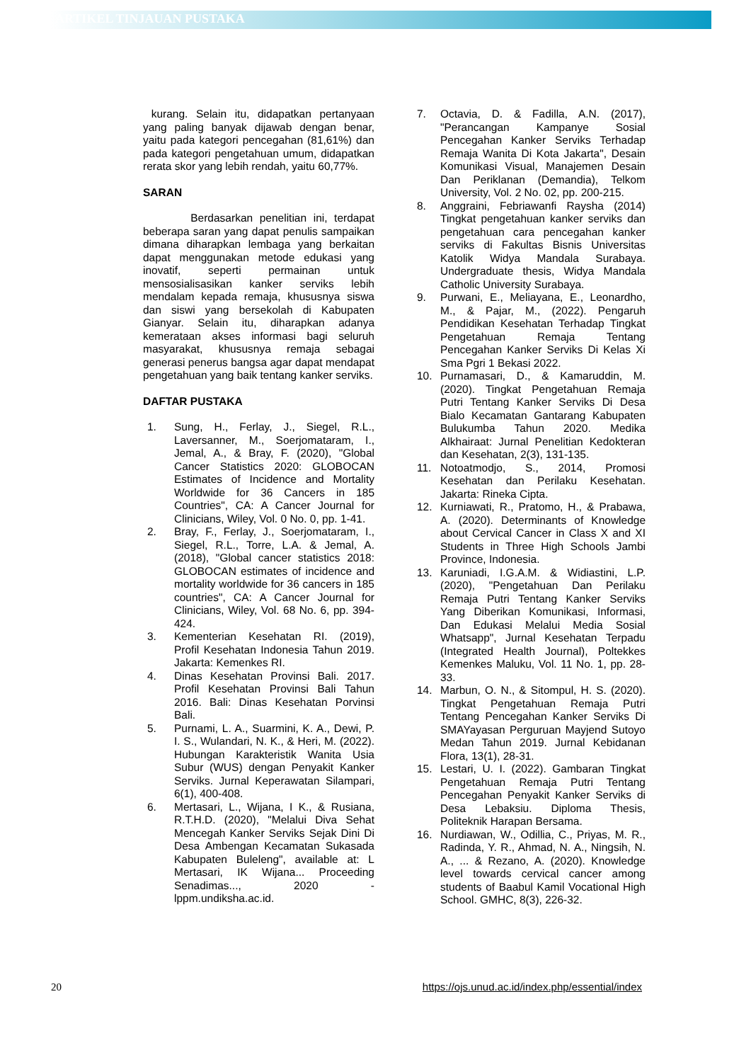ARTIKEL TINJAUAN PUSTAKA
kurang. Selain itu, didapatkan pertanyaan yang paling banyak dijawab dengan benar, yaitu pada kategori pencegahan (81,61%) dan pada kategori pengetahuan umum, didapatkan rerata skor yang lebih rendah, yaitu 60,77%.
SARAN
Berdasarkan penelitian ini, terdapat beberapa saran yang dapat penulis sampaikan dimana diharapkan lembaga yang berkaitan dapat menggunakan metode edukasi yang inovatif, seperti permainan untuk mensosialisasikan kanker serviks lebih mendalam kepada remaja, khususnya siswa dan siswi yang bersekolah di Kabupaten Gianyar. Selain itu, diharapkan adanya kemerataan akses informasi bagi seluruh masyarakat, khususnya remaja sebagai generasi penerus bangsa agar dapat mendapat pengetahuan yang baik tentang kanker serviks.
DAFTAR PUSTAKA
1. Sung, H., Ferlay, J., Siegel, R.L., Laversanner, M., Soerjomataram, I., Jemal, A., & Bray, F. (2020), "Global Cancer Statistics 2020: GLOBOCAN Estimates of Incidence and Mortality Worldwide for 36 Cancers in 185 Countries", CA: A Cancer Journal for Clinicians, Wiley, Vol. 0 No. 0, pp. 1-41.
2. Bray, F., Ferlay, J., Soerjomataram, I., Siegel, R.L., Torre, L.A. & Jemal, A. (2018), "Global cancer statistics 2018: GLOBOCAN estimates of incidence and mortality worldwide for 36 cancers in 185 countries", CA: A Cancer Journal for Clinicians, Wiley, Vol. 68 No. 6, pp. 394-424.
3. Kementerian Kesehatan RI. (2019), Profil Kesehatan Indonesia Tahun 2019. Jakarta: Kemenkes RI.
4. Dinas Kesehatan Provinsi Bali. 2017. Profil Kesehatan Provinsi Bali Tahun 2016. Bali: Dinas Kesehatan Porvinsi Bali.
5. Purnami, L. A., Suarmini, K. A., Dewi, P. I. S., Wulandari, N. K., & Heri, M. (2022). Hubungan Karakteristik Wanita Usia Subur (WUS) dengan Penyakit Kanker Serviks. Jurnal Keperawatan Silampari, 6(1), 400-408.
6. Mertasari, L., Wijana, I K., & Rusiana, R.T.H.D. (2020), "Melalui Diva Sehat Mencegah Kanker Serviks Sejak Dini Di Desa Ambengan Kecamatan Sukasada Kabupaten Buleleng", available at: L Mertasari, IK Wijana... Proceeding Senadimas..., 2020 - lppm.undiksha.ac.id.
7. Octavia, D. & Fadilla, A.N. (2017), "Perancangan Kampanye Sosial Pencegahan Kanker Serviks Terhadap Remaja Wanita Di Kota Jakarta", Desain Komunikasi Visual, Manajemen Desain Dan Periklanan (Demandia), Telkom University, Vol. 2 No. 02, pp. 200-215.
8. Anggraini, Febriawanfi Raysha (2014) Tingkat pengetahuan kanker serviks dan pengetahuan cara pencegahan kanker serviks di Fakultas Bisnis Universitas Katolik Widya Mandala Surabaya. Undergraduate thesis, Widya Mandala Catholic University Surabaya.
9. Purwani, E., Meliayana, E., Leonardho, M., & Pajar, M., (2022). Pengaruh Pendidikan Kesehatan Terhadap Tingkat Pengetahuan Remaja Tentang Pencegahan Kanker Serviks Di Kelas Xi Sma Pgri 1 Bekasi 2022.
10. Purnamasari, D., & Kamaruddin, M. (2020). Tingkat Pengetahuan Remaja Putri Tentang Kanker Serviks Di Desa Bialo Kecamatan Gantarang Kabupaten Bulukumba Tahun 2020. Medika Alkhairaat: Jurnal Penelitian Kedokteran dan Kesehatan, 2(3), 131-135.
11. Notoatmodjo, S., 2014, Promosi Kesehatan dan Perilaku Kesehatan. Jakarta: Rineka Cipta.
12. Kurniawati, R., Pratomo, H., & Prabawa, A. (2020). Determinants of Knowledge about Cervical Cancer in Class X and XI Students in Three High Schools Jambi Province, Indonesia.
13. Karuniadi, I.G.A.M. & Widiastini, L.P. (2020), "Pengetahuan Dan Perilaku Remaja Putri Tentang Kanker Serviks Yang Diberikan Komunikasi, Informasi, Dan Edukasi Melalui Media Sosial Whatsapp", Jurnal Kesehatan Terpadu (Integrated Health Journal), Poltekkes Kemenkes Maluku, Vol. 11 No. 1, pp. 28-33.
14. Marbun, O. N., & Sitompul, H. S. (2020). Tingkat Pengetahuan Remaja Putri Tentang Pencegahan Kanker Serviks Di SMAYayasan Perguruan Mayjend Sutoyo Medan Tahun 2019. Jurnal Kebidanan Flora, 13(1), 28-31.
15. Lestari, U. I. (2022). Gambaran Tingkat Pengetahuan Remaja Putri Tentang Pencegahan Penyakit Kanker Serviks di Desa Lebaksiu. Diploma Thesis, Politeknik Harapan Bersama.
16. Nurdiawan, W., Odillia, C., Priyas, M. R., Radinda, Y. R., Ahmad, N. A., Ningsih, N. A., ... & Rezano, A. (2020). Knowledge level towards cervical cancer among students of Baabul Kamil Vocational High School. GMHC, 8(3), 226-32.
20 https://ojs.unud.ac.id/index.php/essential/index